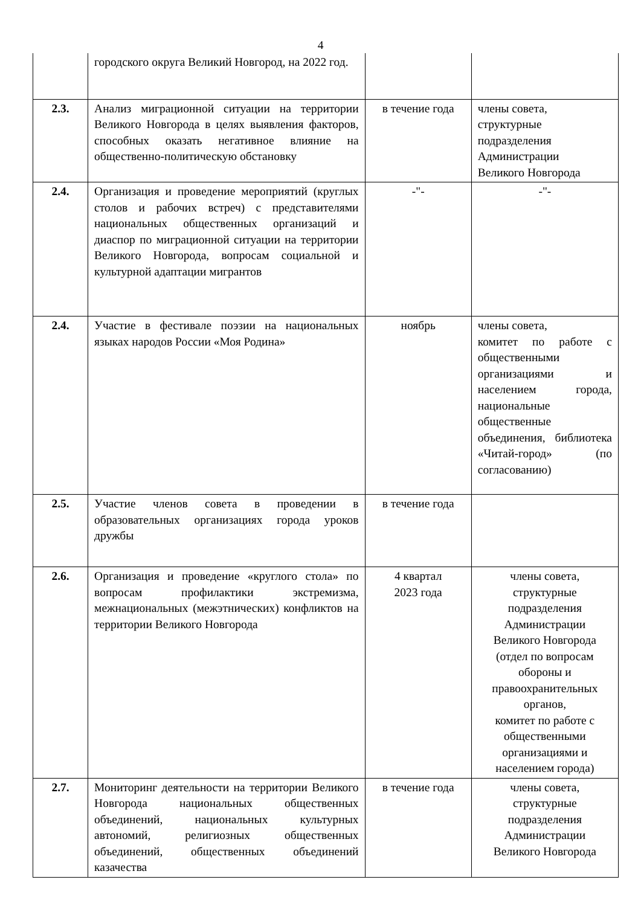4
| | городского округа Великий Новгород, на 2022 год. | | |
| 2.3. | Анализ миграционной ситуации на территории Великого Новгорода в целях выявления факторов, способных оказать негативное влияние на общественно-политическую обстановку | в течение года | члены совета, структурные подразделения Администрации Великого Новгорода |
| 2.4. | Организация и проведение мероприятий (круглых столов и рабочих встреч) с представителями национальных общественных организаций и диаспор по миграционной ситуации на территории Великого Новгорода, вопросам социальной и культурной адаптации мигрантов | -"- | -"- |
| 2.4. | Участие в фестивале поэзии на национальных языках народов России «Моя Родина» | ноябрь | члены совета, комитет по работе с общественными организациями и населением города, национальные общественные объединения, библиотека «Читай-город» (по согласованию) |
| 2.5. | Участие членов совета в проведении в образовательных организациях города уроков дружбы | в течение года | |
| 2.6. | Организация и проведение «круглого стола» по вопросам профилактики экстремизма, межнациональных (межэтнических) конфликтов на территории Великого Новгорода | 4 квартал 2023 года | члены совета, структурные подразделения Администрации Великого Новгорода (отдел по вопросам обороны и правоохранительных органов, комитет по работе с общественными организациями и населением города) |
| 2.7. | Мониторинг деятельности на территории Великого Новгорода национальных общественных объединений, национальных культурных автономий, религиозных общественных объединений, общественных объединений казачества | в течение года | члены совета, структурные подразделения Администрации Великого Новгорода |